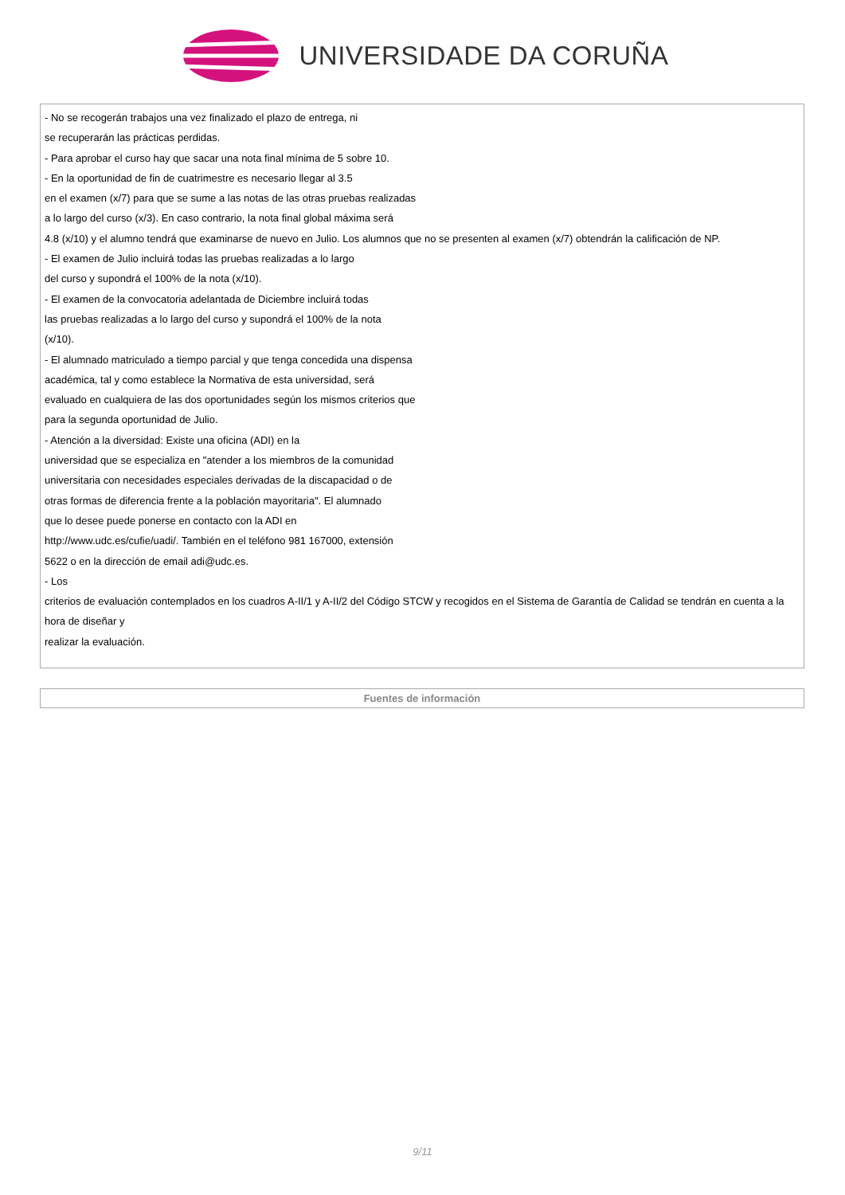UNIVERSIDADE DA CORUÑA
| - No se recogerán trabajos una vez finalizado el plazo de entrega, ni se recuperarán las prácticas perdidas. - Para aprobar el curso hay que sacar una nota final mínima de 5 sobre 10. - En la oportunidad de fin de cuatrimestre es necesario llegar al 3.5 en el examen (x/7) para que se sume a las notas de las otras pruebas realizadas a lo largo del curso (x/3). En caso contrario, la nota final global máxima será 4.8 (x/10) y el alumno tendrá que examinarse de nuevo en Julio. Los alumnos que no se presenten al examen (x/7) obtendrán la calificación de NP. - El examen de Julio incluirá todas las pruebas realizadas a lo largo del curso y supondrá el 100% de la nota (x/10). - El examen de la convocatoria adelantada de Diciembre incluirá todas las pruebas realizadas a lo largo del curso y supondrá el 100% de la nota (x/10). - El alumnado matriculado a tiempo parcial y que tenga concedida una dispensa académica, tal y como establece la Normativa de esta universidad, será evaluado en cualquiera de las dos oportunidades según los mismos criterios que para la segunda oportunidad de Julio. - Atención a la diversidad: Existe una oficina (ADI) en la universidad que se especializa en "atender a los miembros de la comunidad universitaria con necesidades especiales derivadas de la discapacidad o de otras formas de diferencia frente a la población mayoritaria". El alumnado que lo desee puede ponerse en contacto con la ADI en http://www.udc.es/cufie/uadi/. También en el teléfono 981 167000, extensión 5622 o en la dirección de email adi@udc.es. - Los criterios de evaluación contemplados en los cuadros A-II/1 y A-II/2 del Código STCW y recogidos en el Sistema de Garantía de Calidad se tendrán en cuenta a la hora de diseñar y realizar la evaluación. |
| Fuentes de información |
| --- |
9/11